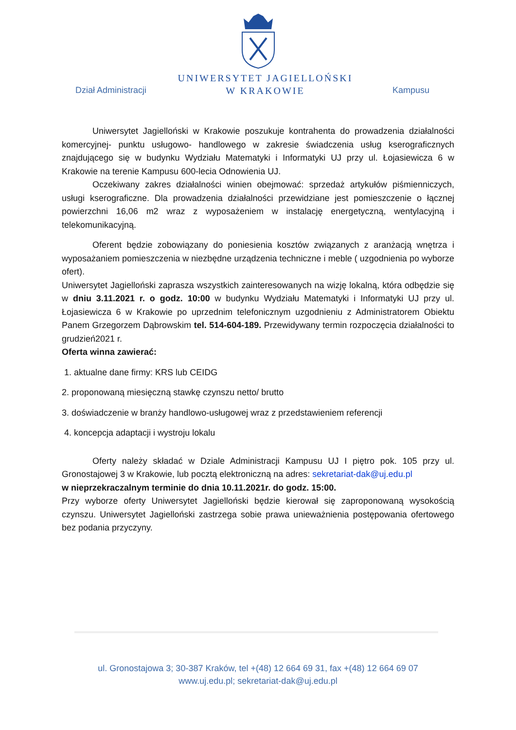UNIWERSYTET JAGIELLOŃSKI
W KRAKOWIE
Dział Administracji Kampusu
Uniwersytet Jagielloński w Krakowie poszukuje kontrahenta do prowadzenia działalności komercyjnej- punktu usługowo- handlowego w zakresie świadczenia usług kserograficznych znajdującego się w budynku Wydziału Matematyki i Informatyki UJ przy ul. Łojasiewicza 6 w Krakowie na terenie Kampusu 600-lecia Odnowienia UJ.
Oczekiwany zakres działalności winien obejmować: sprzedaż artykułów piśmienniczych, usługi kserograficzne. Dla prowadzenia działalności przewidziane jest pomieszczenie o łącznej powierzchni 16,06 m2 wraz z wyposażeniem w instalację energetyczną, wentylacyjną i telekomunikacyjną.
Oferent będzie zobowiązany do poniesienia kosztów związanych z aranżacją wnętrza i wyposażaniem pomieszczenia w niezbędne urządzenia techniczne i meble ( uzgodnienia po wyborze ofert).
Uniwersytet Jagielloński zaprasza wszystkich zainteresowanych na wizję lokalną, która odbędzie się w dniu 3.11.2021 r. o godz. 10:00 w budynku Wydziału Matematyki i Informatyki UJ przy ul. Łojasiewicza 6 w Krakowie po uprzednim telefonicznym uzgodnieniu z Administratorem Obiektu Panem Grzegorzem Dąbrowskim tel. 514-604-189. Przewidywany termin rozpoczęcia działalności to grudzień2021 r.
Oferta winna zawierać:
1. aktualne dane firmy: KRS lub CEIDG
2. proponowaną miesięczną stawkę czynszu netto/ brutto
3. doświadczenie w branży handlowo-usługowej wraz z przedstawieniem referencji
4. koncepcja adaptacji i wystroju lokalu
Oferty należy składać w Dziale Administracji Kampusu UJ I piętro pok. 105 przy ul. Gronostajowej 3 w Krakowie, lub pocztą elektroniczną na adres: sekretariat-dak@uj.edu.pl
w nieprzekraczalnym terminie do dnia 10.11.2021r. do godz. 15:00.
Przy wyborze oferty Uniwersytet Jagielloński będzie kierował się zaproponowaną wysokością czynszu. Uniwersytet Jagielloński zastrzega sobie prawa unieważnienia postępowania ofertowego bez podania przyczyny.
ul. Gronostajowa 3; 30-387 Kraków, tel +(48) 12 664 69 31, fax +(48) 12 664 69 07
www.uj.edu.pl; sekretariat-dak@uj.edu.pl